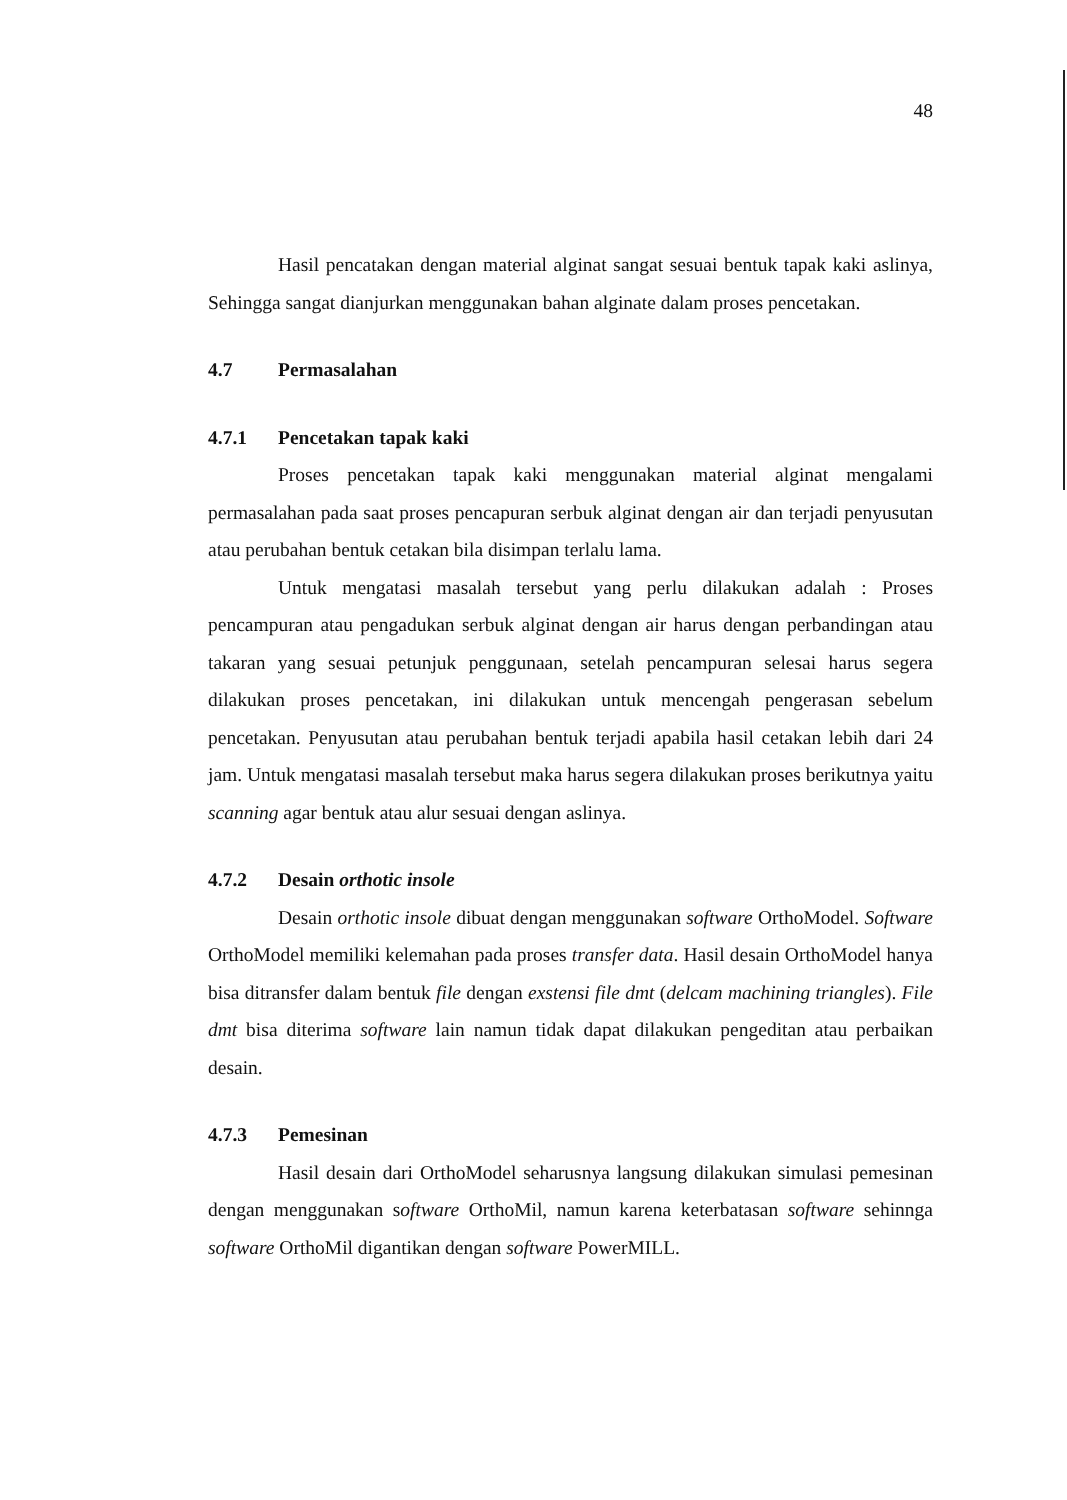48
Hasil pencatakan dengan material alginat sangat sesuai bentuk tapak kaki aslinya, Sehingga sangat dianjurkan menggunakan bahan alginate dalam proses pencetakan.
4.7 Permasalahan
4.7.1 Pencetakan tapak kaki
Proses pencetakan tapak kaki menggunakan material alginat mengalami permasalahan pada saat proses pencapuran serbuk alginat dengan air dan terjadi penyusutan atau perubahan bentuk cetakan bila disimpan terlalu lama.
Untuk mengatasi masalah tersebut yang perlu dilakukan adalah : Proses pencampuran atau pengadukan serbuk alginat dengan air harus dengan perbandingan atau takaran yang sesuai petunjuk penggunaan, setelah pencampuran selesai harus segera dilakukan proses pencetakan, ini dilakukan untuk mencengah pengerasan sebelum pencetakan. Penyusutan atau perubahan bentuk terjadi apabila hasil cetakan lebih dari 24 jam. Untuk mengatasi masalah tersebut maka harus segera dilakukan proses berikutnya yaitu scanning agar bentuk atau alur sesuai dengan aslinya.
4.7.2 Desain orthotic insole
Desain orthotic insole dibuat dengan menggunakan software OrthoModel. Software OrthoModel memiliki kelemahan pada proses transfer data. Hasil desain OrthoModel hanya bisa ditransfer dalam bentuk file dengan exstensi file dmt (delcam machining triangles). File dmt bisa diterima software lain namun tidak dapat dilakukan pengeditan atau perbaikan desain.
4.7.3 Pemesinan
Hasil desain dari OrthoModel seharusnya langsung dilakukan simulasi pemesinan dengan menggunakan software OrthoMil, namun karena keterbatasan software sehinnga software OrthoMil digantikan dengan software PowerMILL.